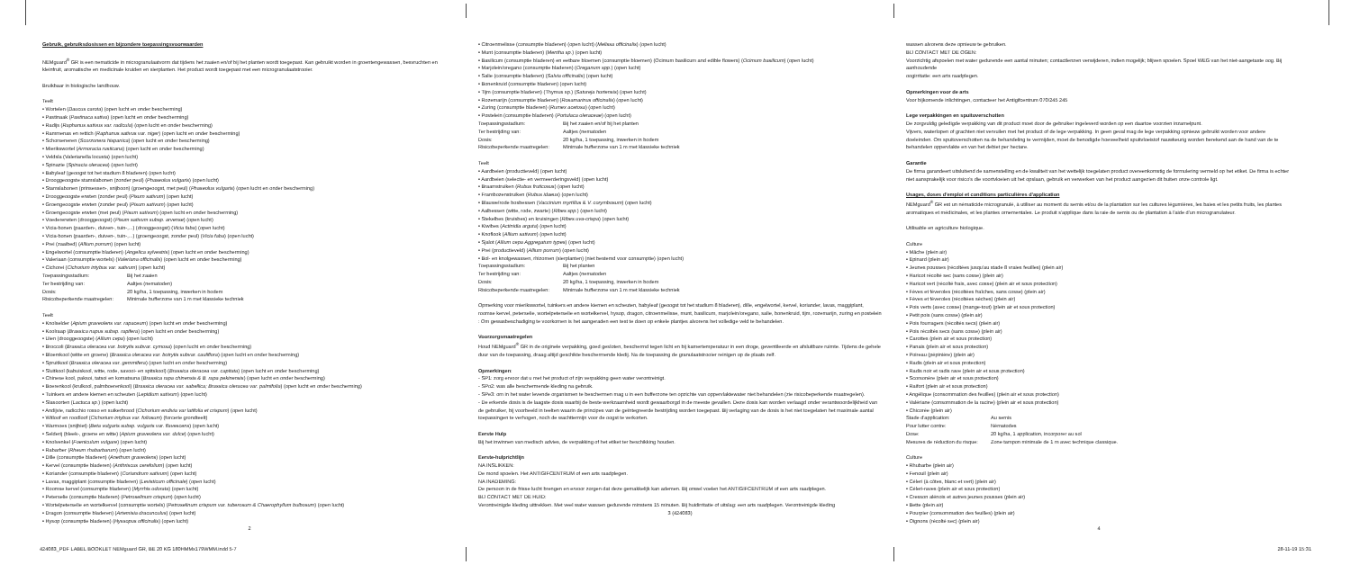Gebruik, gebruiksdosissen en bijzondere toepassingsvoorwaarden
NEMguard<sup>®</sup> GR is een nematicide in microgranulaatvorm dat tijdens het zaaien en/of bij het planten wordt toegepast. Kan gebruikt worden in groentengewassen, besvruchten en kleinfruit, aromatische en medicinale kruiden en sierplanten. Het product wordt toegepast met een microgranulaatstrooier.
Bruikbaar in biologische landbouw.
Teelt
• Wortelen (Daucus carota) (open lucht en onder bescherming)
• Pastinaak (Pastinaca sativa) (open lucht en onder bescherming)
• Radijs (Raphanus sativus var. radicula) (open lucht en onder bescherming)
• Rammenas en rettich (Raphanus sativus var. niger) (open lucht en onder bescherming)
• Schorseneren (Scorzonera hispanica) (open lucht en onder bescherming)
• Mierikswortel (Armoracia rusticana) (open lucht en onder bescherming)
• Veldsla (Valerianella locusta) (open lucht)
• Spinazie (Spinacia oleracea) (open lucht)
• Babyleaf (geoogst tot het stadium 8 bladeren) (open lucht)
• Drooggeoogste stamslabonen (zonder peul) (Phaseolus vulgaris) (open lucht)
• Stamslabonen (prinsessen-, snijboon) (groengeoogst, met peul) (Phaseolus vulgaris) (open lucht en onder bescherming)
• Drooggeoogste erwten (zonder peul) (Pisum sativum) (open lucht)
• Groengeoogste erwten (zonder peul) (Pisum sativum) (open lucht)
• Groengeoogste erwten (met peul) (Pisum sativum) (open lucht en onder bescherming)
• Voedererwten (drooggeoogst) (Pisum sativum subsp. arvense) (open lucht)
• Vicia-bonen (paarden-, duiven-, tuin-,...) (drooggeoogst) (Vicia faba) (open lucht)
• Vicia-bonen (paarden-, duiven-, tuin-,...) (groengeoogst, zonder peul) (Vicia faba) (open lucht)
• Prei (zaaibed) (Allium porrum) (open lucht)
• Engelwortel (consumptie bladeren) (Angelica sylvestris) (open lucht en onder bescherming)
• Valeriaan (consumptie wortels) (Valeriana officinalis) (open lucht en onder bescherming)
• Cichorei (Cichorium intybus var. sativum) (open lucht)
| Toepassingsstadium: | Bij het zaaien |
| Ter bestrijding van: | Aaltjes (nematoden) |
| Dosis: | 20 kg/ha, 1 toepassing, inwerken in bodem |
| Risicobeperkende maatregelen: | Minimale bufferzone van 1 m met klassieke techniek |
Teelt
• Knolselder (Apium graveolens var. rapaceum) (open lucht en onder bescherming)
• Koolraap (Brassica napus subsp. rapifera) (open lucht en onder bescherming)
• Uien (drooggeoogste) (Allium cepa) (open lucht)
• Broccoli (Brassica oleracea var. botrytis subvar. cymosa) (open lucht en onder bescherming)
• Bloemkool (witte en groene) (Brassica oleracea var. botrytis subvar. cauliflora) (open lucht en onder bescherming)
• Spruitkool (Brassica oleracea var. gemmifera) (open lucht en onder bescherming)
• Sluitkool (kabuiskool, witte, rode, savooi- en spitskool) (Brassica oleracea var. capitata) (open lucht en onder bescherming)
• Chinese kool, paksoi, tatsoi en komatsuna (Brassica rapa chinensis & B. rapa pekinensis) (open lucht en onder bescherming)
• Boerenkool (krulkool, palmboerenkool) (Brassica oleracea var. sabellica; Brassica oleracea var. palmifolia) (open lucht en onder bescherming)
• Tuinkers en andere kiemen en scheuten (Lepidium sativum) (open lucht)
• Slasoorten (Lactuca sp.) (open lucht)
• Andijvie, radicchio rosso en suikerbrood (Cichorium endivia var latifolia et crispum) (open lucht)
• Witloof en roodloof (Cichorium intybus var. foliosum) (forcerie grondteelt)
• Warmoes (snijbiet) (Beta vulgaris subsp. vulgaris var. flavescens) (open lucht)
• Selderij (bleek-, groene en witte) (Apium graveolens var. dulce) (open lucht)
• Knolvenkel (Foeniculum vulgare) (open lucht)
• Rabarber (Rheum rhabarbarum) (open lucht)
• Dille (consumptie bladeren) (Anethum graveolens) (open lucht)
• Kervel (consumptie bladeren) (Anthriscus cerefolium) (open lucht)
• Koriander (consumptie bladeren) (Coriandrum sativum) (open lucht)
• Lavas, maggiplant (consumptie bladeren) (Levisticum officinale) (open lucht)
• Roomse kervel (consumptie bladeren) (Myrrhis odorata) (open lucht)
• Peterselie (consumptie bladeren) (Petroselinum crispum) (open lucht)
• Wortelpeterselie en wortelkervel (consumptie wortels) (Petroselinum crispum var. tuberosum & Chaerophyllum bulbosum) (open lucht)
• Dragon (consumptie bladeren) (Artemisia dracunculus) (open lucht)
• Hysop (consumptie bladeren) (Hyssopus officinalis) (open lucht)
2
• Citroenmelisse (consumptie bladeren) (open lucht) (Melissa officinalis) (open lucht)
• Munt (consumptie bladeren) (Mentha sp.) (open lucht)
• Basilicum (consumptie bladeren) en eetbare bloemen (consumptie bloemen) (Ocimum basilicum and edible flowers) (Ocimum basilicum) (open lucht)
• Marjolein/oregano (consumptie bladeren) (Oreganum spp.) (open lucht)
• Salie (consumptie bladeren) (Salvia officinalis) (open lucht)
• Bonenkruid (consumptie bladeren) (open lucht)
• Tijm (consumptie bladeren) (Thymus sp.) (Satureja hortensis) (open lucht)
• Rozemarijn (consumptie bladeren) (Rosamarinus officinalis) (open lucht)
• Zuring (consumptie bladeren) (Rumex acetosa) (open lucht)
• Postelein (consumptie bladeren) (Portulaca oleraceae) (open lucht)
| Toepassingsstadium: | Bij het zaaien en/of bij het planten |
| Ter bestrijding van: | Aaltjes (nematoden |
| Dosis: | 20 kg/ha, 1 toepassing, inwerken in bodem |
| Risicobeperkende maatregelen: | Minimale bufferzone van 1 m met klassieke techniek |
Teelt
• Aardbeien (productieveld) (open lucht)
• Aardbeien (selectie- en vermeerderingsveld) (open lucht)
• Braamstruiken (Rubus fruticosus) (open lucht)
• Frambozenstruiken (Rubus idaeus) (open lucht)
• Blauwe/rode bosbessen (Vaccinium myrtillus & V. corymbosum) (open lucht)
• Aalbessen (witte, rode, zwarte) (Ribes spp.) (open lucht)
• Stekelbes (kruisbes) en kruisingen (Ribes uva-crispa) (open lucht)
• Kiwibes (Actinidia arguta) (open lucht)
• Knoflook (Allium sativum) (open lucht)
• Sjalot (Allium cepa Aggregatum types) (open lucht)
• Prei (productieveld) (Allium porrum) (open lucht)
• Bol- en knolgewassen, rhizomen (sierplanten) (niet bestemd voor consumptie) (open lucht)
| Toepassingsstadium: | Bij het planten |
| Ter bestrijding van: | Aaltjes (nematoden |
| Dosis: | 20 kg/ha, 1 toepassing, inwerken in bodem |
| Risicobeperkende maatregelen: | Minimale bufferzone van 1 m met klassieke techniek |
Opmerking voor mierikswortel, tuinkers en andere kiemen en scheuten, babyleaf (geoogst tot het stadium 8 bladeren), dille, engelwortel, kervel, koriander, lavas, maggiplant, roomse kervel, peterselie, wortelpeterselie en wortelkervel, hysop, dragon, citroenmelisse, munt, basilicum, marjolein/oregano, salie, bonenkruid, tijm, rozemarijn, zuring en postelein : Om gewasbeschadiging te voorkomen is het aangeraden een test te doen op enkele plantjes alvorens het volledige veld te behandelen.
Voorzorgsmaatregelen
Houd NEMguard<sup>®</sup> GR in de originele verpakking, goed gesloten, beschermd tegen licht en bij kamertemperatuur in een droge, geventileerde en afsluitbare ruimte. Tijdens de gehele duur van de toepassing, draag altijd geschikte beschermende kledij. Na de toepassing de granulaatstrooier reinigen op de plaats zelf.
Opmerkingen:
- SP1: zorg ervoor dat u met het product of zijn verpakking geen water verontreinigt.
- SPo2: was alle beschermende kleding na gebruik.
- SPe3: om in het water levende organismen te beschermen mag u in een bufferzone ten opzichte van oppervlaktewater niet behandelen (zie risicobeperkende maatregelen).
- De erkende dosis is de laagste dosis waarbij de beste werkzaamheid wordt gewaarborgd in de meeste gevallen. Deze dosis kan worden verlaagd onder verantwoordelijkheid van de gebruiker, bij voorbeeld in teelten waarin de principes van de geïntegreerde bestrijding worden toegepast. Bij verlaging van de dosis is het niet toegelaten het maximale aantal toepassingen te verhogen, noch de wachttermijn voor de oogst te verkorten.
Eerste Hulp
Bij het inwinnen van medisch advies, de verpakking of het etiket ter beschikking houden.
Eerste-hulprichtlijn
NA INSLIKKEN:
De mond spoelen. Het ANTIGIFCENTRUM of een arts raadplegen.
NA INADEMING:
De persoon in de frisse lucht brengen en ervoor zorgen dat deze gemakkelijk kan ademen. Bij onwel voelen het ANTIGIFCENTRUM of een arts raadplegen.
BIJ CONTACT MET DE HUID:
Verontreinigde kleding uittrekken. Met veel water wassen gedurende minstens 15 minuten. Bij huidirritatie of uitslag: een arts raadplegen. Verontreinigde kleding
3 (424083)
wassen alvorens deze opnieuw te gebruiken.
BIJ CONTACT MET DE OGEN:
Voorzichtig afspoelen met water gedurende een aantal minuten; contactlenzen verwijderen, indien mogelijk; blijven spoelen. Spoel WEG van het niet-aangetaste oog. Bij aanhoudende
oogirritatie: een arts raadplegen.
Opmerkingen voor de arts
Voor bijkomende inlichtingen, contacteer het Antigifcentrum 070/245 245
Lege verpakkingen en spuitoverschotten
De zorgvuldig geledigde verpakking van dit product moet door de gebruiker ingeleverd worden op een daartoe voorzien inzamelpunt.
Vijvers, waterlopen of grachten niet vervuilen met het product of de lege verpakking. In geen geval mag de lege verpakking opnieuw gebruikt worden voor andere doeleinden. Om spuitoverschotten na de behandeling te vermijden, moet de benodigde hoeveelheid spuitvloeistof nauwkeurig worden berekend aan de hand van de te behandelen oppervlakte en van het debiet per hectare.
Garantie
De firma garandeert uitsluitend de samenstelling en de kwaliteit van het wettelijk toegelaten product overeenkomstig de formulering vermeld op het etiket. De firma is echter niet aansprakelijk voor risico's die voortvloeien uit het opslaan, gebruik en verwerken van het product aangezien dit buiten onze controle ligt.
Usages, doses d'emploi et conditions particulières d'application
NEMguard<sup>®</sup> GR est un nématicide microgranulé, à utiliser au moment du semis et/ou de la plantation sur les cultures légumières, les baies et les petits fruits, les plantes aromatiques et médicinales, et les plantes ornementales. Le produit s'applique dans la raie de semis ou de plantation à l'aide d'un microgranulateur.
Utilisable en agriculture biologique.
Culture
• Mâche (plein air)
• Epinard (plein air)
• Jeunes pousses (récoltées jusqu'au stade 8 vraies feuilles) (plein air)
• Haricot récolté sec (sans cosse) (plein air)
• Haricot vert (récolté frais, avec cosse) (plein air et sous protection)
• Fèves et féveroles (récoltées fraîches, sans cosse) (plein air)
• Fèves et féveroles (récoltées sèches) (plein air)
• Pois verts (avec cosse) (mange-tout) (plein air et sous protection)
• Petit pois (sans cosse) (plein air)
• Pois fourragers (récoltés secs) (plein air)
• Pois récoltés secs (sans cosse) (plein air)
• Carottes (plein air et sous protection)
• Panais (plein air et sous protection)
• Poireau (pépinière) (plein air)
• Radis (plein air et sous protection)
• Radis noir et radis rave (plein air et sous protection)
• Scorsonère (plein air et sous protection)
• Raifort (plein air et sous protection)
• Angélique (consommation des feuilles) (plein air et sous protection)
• Valériane (consommation de la racine) (plein air et sous protection)
• Chicorée (plein air)
| Stade d'application: | Au semis |
| Pour lutter contre: | Nématodes |
| Dose: | 20 kg/ha, 1 application, incorporer au sol |
| Mesures de réduction du risque: | Zone tampon minimale de 1 m avec technique classique. |
Culture
• Rhubarbe (plein air)
• Fenouil (plein air)
• Céleri (à côtes, blanc et vert) (plein air)
• Céleri-raves (plein air et sous protection)
• Cresson alénois et autres jeunes pousses (plein air)
• Bette (plein air)
• Pourpier (consommation des feuilles) (plein air)
• Oignons (récolté sec) (plein air)
4
424083_PDF LABEL BOOKLET NEMguard GR, BE 20 KG 180HMMx179WMM.indd 5-7 28-11-19 15:31